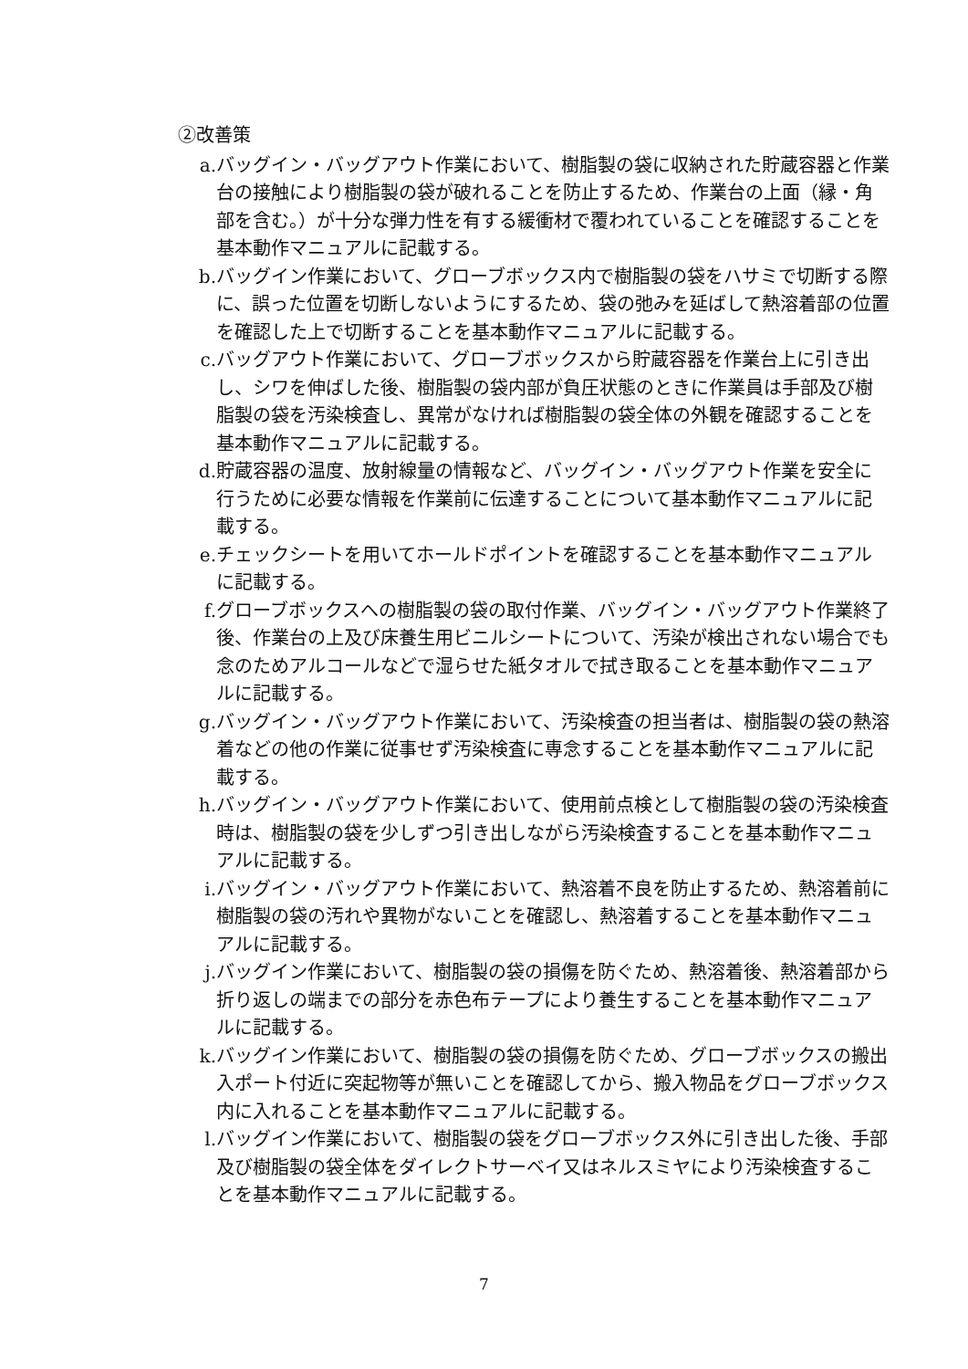②改善策
a. バッグイン・バッグアウト作業において、樹脂製の袋に収納された貯蔵容器と作業台の接触により樹脂製の袋が破れることを防止するため、作業台の上面（縁・角部を含む。）が十分な弾力性を有する緩衝材で覆われていることを確認することを基本動作マニュアルに記載する。
b. バッグイン作業において、グローブボックス内で樹脂製の袋をハサミで切断する際に、誤った位置を切断しないようにするため、袋の弛みを延ばして熱溶着部の位置を確認した上で切断することを基本動作マニュアルに記載する。
c. バッグアウト作業において、グローブボックスから貯蔵容器を作業台上に引き出し、シワを伸ばした後、樹脂製の袋内部が負圧状態のときに作業員は手部及び樹脂製の袋を汚染検査し、異常がなければ樹脂製の袋全体の外観を確認することを基本動作マニュアルに記載する。
d. 貯蔵容器の温度、放射線量の情報など、バッグイン・バッグアウト作業を安全に行うために必要な情報を作業前に伝達することについて基本動作マニュアルに記載する。
e. チェックシートを用いてホールドポイントを確認することを基本動作マニュアルに記載する。
f. グローブボックスへの樹脂製の袋の取付作業、バッグイン・バッグアウト作業終了後、作業台の上及び床養生用ビニルシートについて、汚染が検出されない場合でも念のためアルコールなどで湿らせた紙タオルで拭き取ることを基本動作マニュアルに記載する。
g. バッグイン・バッグアウト作業において、汚染検査の担当者は、樹脂製の袋の熱溶着などの他の作業に従事せず汚染検査に専念することを基本動作マニュアルに記載する。
h. バッグイン・バッグアウト作業において、使用前点検として樹脂製の袋の汚染検査時は、樹脂製の袋を少しずつ引き出しながら汚染検査することを基本動作マニュアルに記載する。
i. バッグイン・バッグアウト作業において、熱溶着不良を防止するため、熱溶着前に樹脂製の袋の汚れや異物がないことを確認し、熱溶着することを基本動作マニュアルに記載する。
j. バッグイン作業において、樹脂製の袋の損傷を防ぐため、熱溶着後、熱溶着部から折り返しの端までの部分を赤色布テープにより養生することを基本動作マニュアルに記載する。
k. バッグイン作業において、樹脂製の袋の損傷を防ぐため、グローブボックスの搬出入ポート付近に突起物等が無いことを確認してから、搬入物品をグローブボックス内に入れることを基本動作マニュアルに記載する。
l. バッグイン作業において、樹脂製の袋をグローブボックス外に引き出した後、手部及び樹脂製の袋全体をダイレクトサーベイ又はネルスミヤにより汚染検査することを基本動作マニュアルに記載する。
7